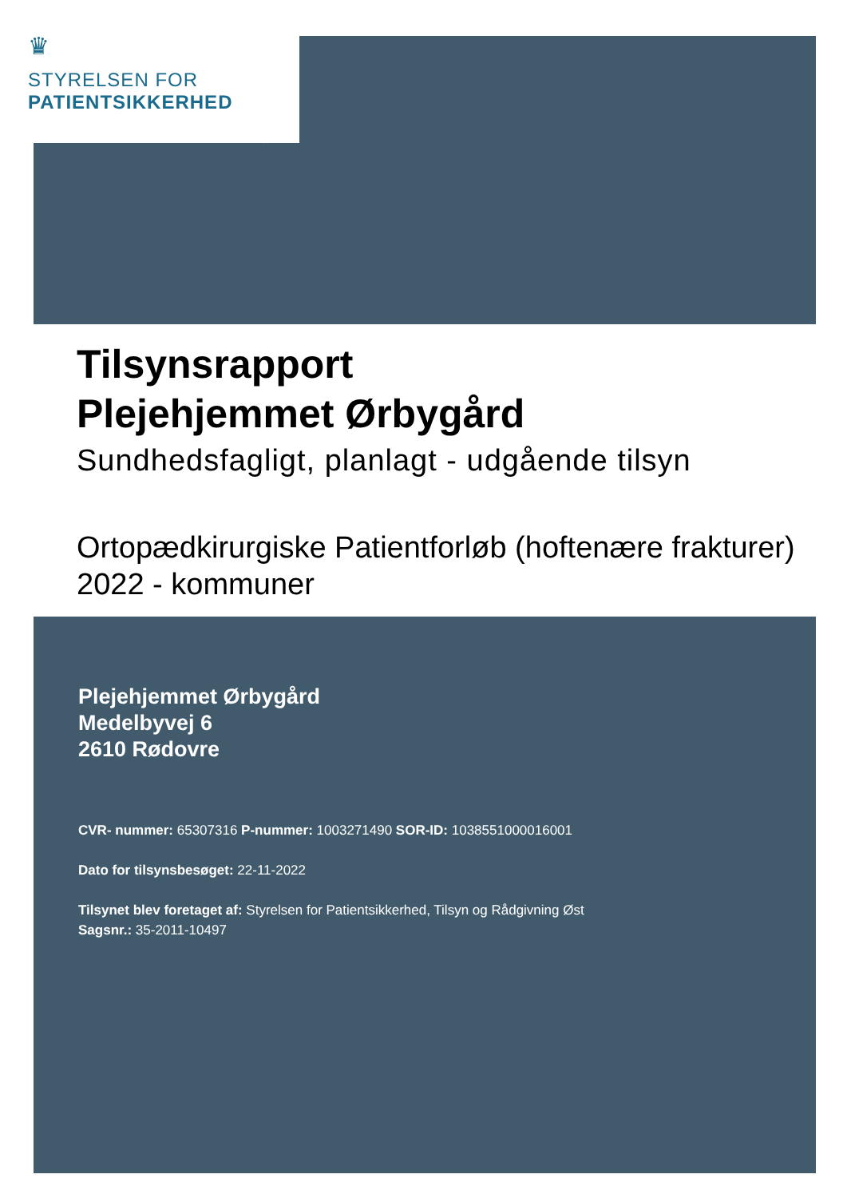♛
STYRELSEN FOR
PATIENTSIKKERHED
Tilsynsrapport
Plejehjemmet Ørbygård
Sundhedsfagligt, planlagt - udgående tilsyn
Ortopædkirurgiske Patientforløb (hoftenære frakturer) 2022 - kommuner
Plejehjemmet Ørbygård
Medelbyvej 6
2610 Rødovre
CVR- nummer: 65307316 P-nummer: 1003271490 SOR-ID: 1038551000016001
Dato for tilsynsbesøget: 22-11-2022
Tilsynet blev foretaget af: Styrelsen for Patientsikkerhed, Tilsyn og Rådgivning Øst
Sagsnr.: 35-2011-10497